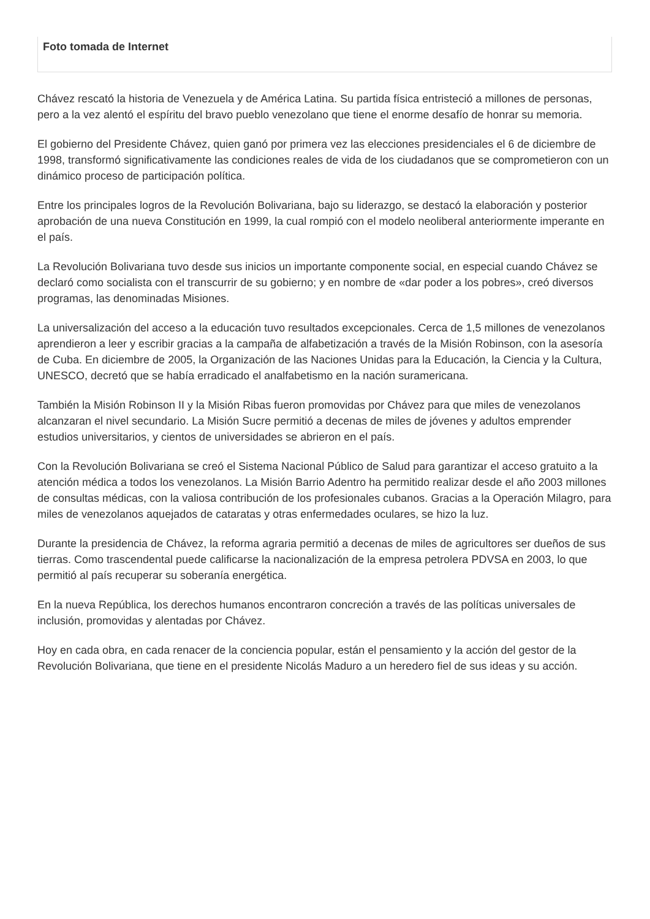Foto tomada de Internet
Chávez rescató la historia de Venezuela y de América Latina. Su partida física entristeció a millones de personas, pero a la vez alentó el espíritu del bravo pueblo venezolano que tiene el enorme desafío de honrar su memoria.
El gobierno del Presidente Chávez, quien ganó por primera vez las elecciones presidenciales el 6 de diciembre de 1998, transformó significativamente las condiciones reales de vida de los ciudadanos que se comprometieron con un dinámico proceso de participación política.
Entre los principales logros de la Revolución Bolivariana, bajo su liderazgo, se destacó la elaboración y posterior aprobación de una nueva Constitución en 1999, la cual rompió con el modelo neoliberal anteriormente imperante en el país.
La Revolución Bolivariana tuvo desde sus inicios un importante componente social, en especial cuando Chávez se declaró como socialista con el transcurrir de su gobierno; y en nombre de «dar poder a los pobres», creó diversos programas, las denominadas Misiones.
La universalización del acceso a la educación tuvo resultados excepcionales. Cerca de 1,5 millones de venezolanos aprendieron a leer y escribir gracias a la campaña de alfabetización a través de la Misión Robinson, con la asesoría de Cuba. En diciembre de 2005, la Organización de las Naciones Unidas para la Educación, la Ciencia y la Cultura, UNESCO, decretó que se había erradicado el analfabetismo en la nación suramericana.
También la Misión Robinson II y la Misión Ribas fueron promovidas por Chávez para que miles de venezolanos alcanzaran el nivel secundario. La Misión Sucre permitió a decenas de miles de jóvenes y adultos emprender estudios universitarios, y cientos de universidades se abrieron en el país.
Con la Revolución Bolivariana se creó el Sistema Nacional Público de Salud para garantizar el acceso gratuito a la atención médica a todos los venezolanos. La Misión Barrio Adentro ha permitido realizar desde el año 2003 millones de consultas médicas, con la valiosa contribución de los profesionales cubanos. Gracias a la Operación Milagro, para miles de venezolanos aquejados de cataratas y otras enfermedades oculares, se hizo la luz.
Durante la presidencia de Chávez, la reforma agraria permitió a decenas de miles de agricultores ser dueños de sus tierras. Como trascendental puede calificarse la nacionalización de la empresa petrolera PDVSA en 2003, lo que permitió al país recuperar su soberanía energética.
En la nueva República, los derechos humanos encontraron concreción a través de las políticas universales de inclusión, promovidas y alentadas por Chávez.
Hoy en cada obra, en cada renacer de la conciencia popular, están el pensamiento y la acción del gestor de la Revolución Bolivariana, que tiene en el presidente Nicolás Maduro a un heredero fiel de sus ideas y su acción.